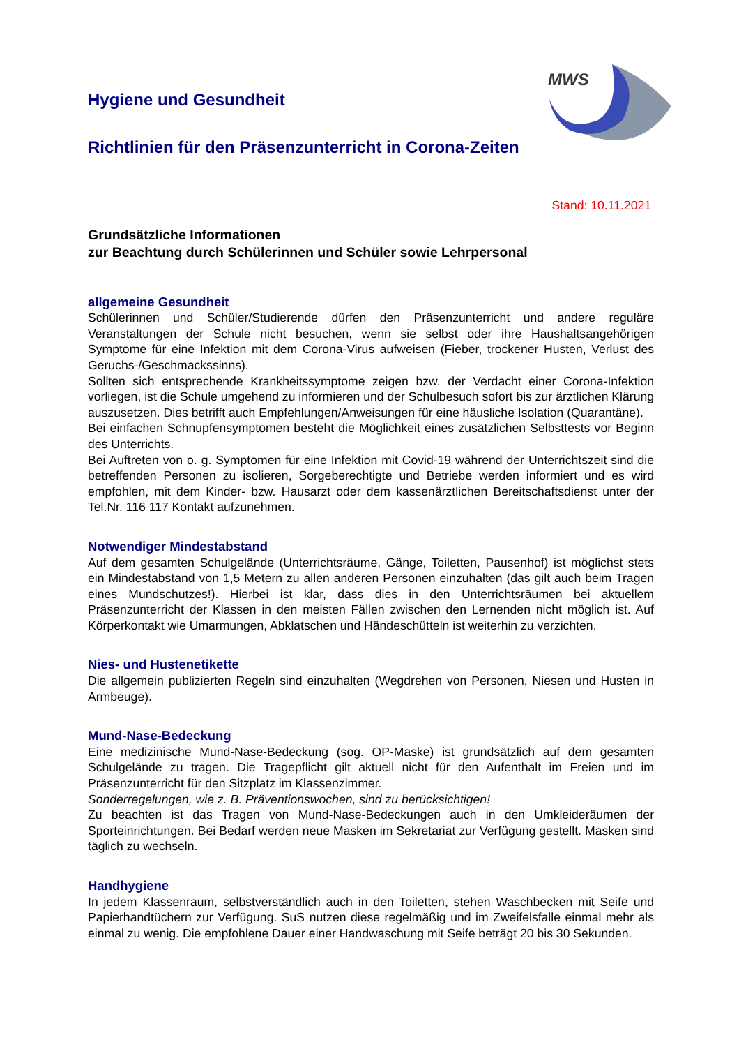MWS
Hygiene und Gesundheit
Richtlinien für den Präsenzunterricht in Corona-Zeiten
Stand: 10.11.2021
Grundsätzliche Informationen
zur Beachtung durch Schülerinnen und Schüler sowie Lehrpersonal
allgemeine Gesundheit
Schülerinnen und Schüler/Studierende dürfen den Präsenzunterricht und andere reguläre Veranstaltungen der Schule nicht besuchen, wenn sie selbst oder ihre Haushaltsangehörigen Symptome für eine Infektion mit dem Corona-Virus aufweisen (Fieber, trockener Husten, Verlust des Geruchs-/Geschmackssinns).
Sollten sich entsprechende Krankheitssymptome zeigen bzw. der Verdacht einer Corona-Infektion vorliegen, ist die Schule umgehend zu informieren und der Schulbesuch sofort bis zur ärztlichen Klärung auszusetzen. Dies betrifft auch Empfehlungen/Anweisungen für eine häusliche Isolation (Quarantäne).
Bei einfachen Schnupfensymptomen besteht die Möglichkeit eines zusätzlichen Selbsttests vor Beginn des Unterrichts.
Bei Auftreten von o. g. Symptomen für eine Infektion mit Covid-19 während der Unterrichtszeit sind die betreffenden Personen zu isolieren, Sorgeberechtigte und Betriebe werden informiert und es wird empfohlen, mit dem Kinder- bzw. Hausarzt oder dem kassenärztlichen Bereitschaftsdienst unter der Tel.Nr. 116 117 Kontakt aufzunehmen.
Notwendiger Mindestabstand
Auf dem gesamten Schulgelände (Unterrichtsräume, Gänge, Toiletten, Pausenhof) ist möglichst stets ein Mindestabstand von 1,5 Metern zu allen anderen Personen einzuhalten (das gilt auch beim Tragen eines Mundschutzes!). Hierbei ist klar, dass dies in den Unterrichtsräumen bei aktuellem Präsenzunterricht der Klassen in den meisten Fällen zwischen den Lernenden nicht möglich ist. Auf Körperkontakt wie Umarmungen, Abklatschen und Händeschütteln ist weiterhin zu verzichten.
Nies- und Hustenetikette
Die allgemein publizierten Regeln sind einzuhalten (Wegdrehen von Personen, Niesen und Husten in Armbeuge).
Mund-Nase-Bedeckung
Eine medizinische Mund-Nase-Bedeckung (sog. OP-Maske) ist grundsätzlich auf dem gesamten Schulgelände zu tragen. Die Tragepflicht gilt aktuell nicht für den Aufenthalt im Freien und im Präsenzunterricht für den Sitzplatz im Klassenzimmer.
Sonderregelungen, wie z. B. Präventionswochen, sind zu berücksichtigen!
Zu beachten ist das Tragen von Mund-Nase-Bedeckungen auch in den Umkleideräumen der Sporteinrichtungen. Bei Bedarf werden neue Masken im Sekretariat zur Verfügung gestellt. Masken sind täglich zu wechseln.
Handhygiene
In jedem Klassenraum, selbstverständlich auch in den Toiletten, stehen Waschbecken mit Seife und Papierhandtüchern zur Verfügung. SuS nutzen diese regelmäßig und im Zweifelsfalle einmal mehr als einmal zu wenig. Die empfohlene Dauer einer Handwaschung mit Seife beträgt 20 bis 30 Sekunden.